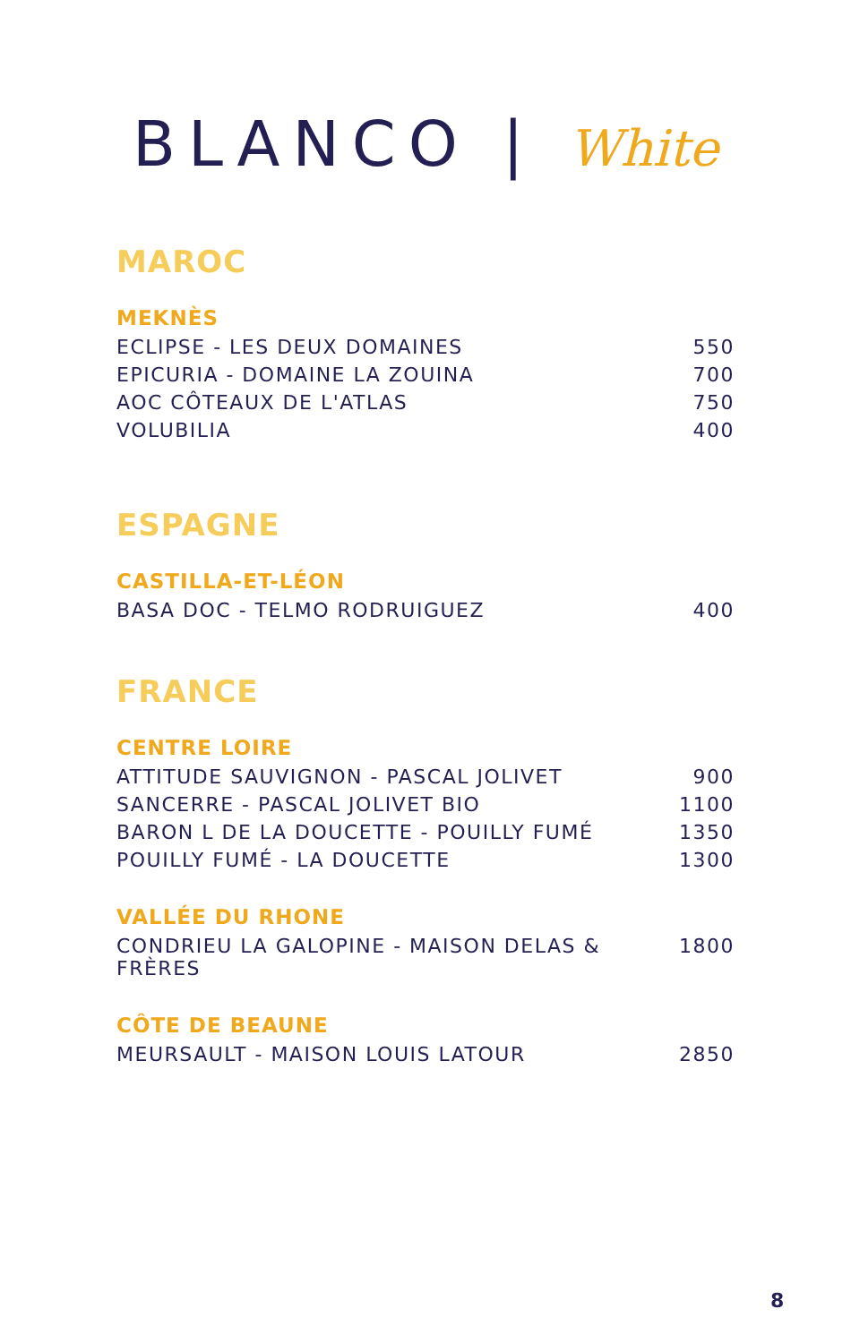BLANCO | White
MAROC
MEKNÈS
| ECLIPSE - LES DEUX DOMAINES | 550 |
| EPICURIA - DOMAINE LA ZOUINA | 700 |
| AOC CÔTEAUX DE L'ATLAS | 750 |
| VOLUBILIA | 400 |
ESPAGNE
CASTILLA-ET-LÉON
| BASA DOC - TELMO RODRUIGUEZ | 400 |
FRANCE
CENTRE LOIRE
| ATTITUDE SAUVIGNON - PASCAL JOLIVET | 900 |
| SANCERRE - PASCAL JOLIVET BIO | 1100 |
| BARON L DE LA DOUCETTE - POUILLY FUMÉ | 1350 |
| POUILLY FUMÉ - LA DOUCETTE | 1300 |
VALLÉE DU RHONE
| CONDRIEU LA GALOPINE - MAISON DELAS & FRÈRES | 1800 |
CÔTE DE BEAUNE
| MEURSAULT - MAISON LOUIS LATOUR | 2850 |
8